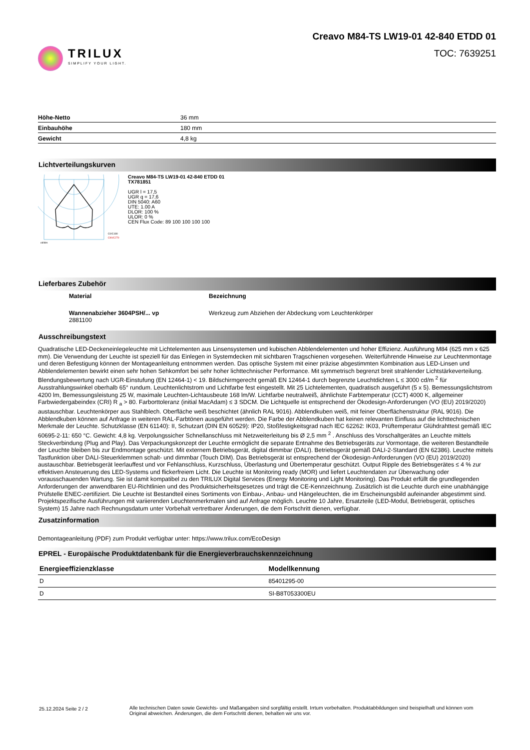TRILUX
SIMPLIFY YOUR LIGHT.
Creavo M84-TS LW19-01 42-840 ETDD 01
TOC: 7639251
| Höhe-Netto | 36 mm |
| Einbauhöhe | 180 mm |
| Gewicht | 4,8 kg |
Lichtverteilungskurven
cd/klm
C0/C180
C90/C270
Creavo M84-TS LW19-01 42-840 ETDD 01
TX781851
UGR l = 17,5
UGR q = 17,6
DIN 5040: A60
UTE: 1.00 A
DLOR: 100 %
ULOR: 0 %
CEN Flux Code: 89 100 100 100 100
Lieferbares Zubehör
| Material | Bezeichnung |
| Wannenabzieher 3604PSH/... vp 2881100 | Werkzeug zum Abziehen der Abdeckung vom Leuchtenkörper |
Ausschreibungstext
Quadratische LED-Deckeneinlegeleuchte mit Lichtelementen aus Linsensystemen und kubischen Abblendelementen und hoher Effizienz. Ausführung M84 (625 mm x 625 mm). Die Verwendung der Leuchte ist speziell für das Einlegen in Systemdecken mit sichtbaren Tragschienen vorgesehen. Weiterführende Hinweise zur Leuchtenmontage und deren Befestigung können der Montageanleitung entnommen werden. Das optische System mit einer präzise abgestimmten Kombination aus LED-Linsen und Abblendelementen bewirkt einen sehr hohen Sehkomfort bei sehr hoher lichttechnischer Performance. Mit symmetrisch begrenzt breit strahlender Lichtstärkeverteilung. Blendungsbewertung nach UGR-Einstufung (EN 12464-1) < 19. Bildschirmgerecht gemäß EN 12464-1 durch begrenzte Leuchtdichten L ≤ 3000 cd/m <sup>2</sup> für Ausstrahlungswinkel oberhalb 65° rundum. Leuchtenlichtstrom und Lichtfarbe fest eingestellt. Mit 25 Lichtelementen, quadratisch ausgeführt (5 x 5). Bemessungslichtstrom 4200 lm, Bemessungsleistung 25 W, maximale Leuchten-Lichtausbeute 168 lm/W. Lichtfarbe neutralweiß, ähnlichste Farbtemperatur (CCT) 4000 K, allgemeiner Farbwiedergabeindex (CRI) R <sub>a</sub> > 80. Farborttoleranz (initial MacAdam) ≤ 3 SDCM. Die Lichtquelle ist entsprechend der Ökodesign-Anforderungen (VO (EU) 2019/2020) austauschbar. Leuchtenkörper aus Stahlblech. Oberfläche weiß beschichtet (ähnlich RAL 9016). Abblendkuben weiß, mit feiner Oberflächenstruktur (RAL 9016). Die Abblendkuben können auf Anfrage in weiteren RAL-Farbtönen ausgeführt werden. Die Farbe der Abblendkuben hat keinen relevanten Einfluss auf die lichttechnischen Merkmale der Leuchte. Schutzklasse (EN 61140): II, Schutzart (DIN EN 60529): IP20, Stoßfestigkeitsgrad nach IEC 62262: IK03, Prüftemperatur Glühdrahttest gemäß IEC 60695-2-11: 650 °C. Gewicht: 4,8 kg. Verpolungssicher Schnellanschluss mit Netzweiterleitung bis Ø 2,5 mm <sup>2</sup> . Anschluss des Vorschaltgerätes an Leuchte mittels Steckverbindung (Plug and Play). Das Verpackungskonzept der Leuchte ermöglicht die separate Entnahme des Betriebsgeräts zur Vormontage, die weiteren Bestandteile der Leuchte bleiben bis zur Endmontage geschützt. Mit externem Betriebsgerät, digital dimmbar (DALI). Betriebsgerät gemäß DALI-2-Standard (EN 62386). Leuchte mittels Tastfunktion über DALI-Steuerklemmen schalt- und dimmbar (Touch DIM). Das Betriebsgerät ist entsprechend der Ökodesign-Anforderungen (VO (EU) 2019/2020) austauschbar. Betriebsgerät leerlauffest und vor Fehlanschluss, Kurzschluss, Überlastung und Übertemperatur geschützt. Output Ripple des Betriebsgerätes ≤ 4 % zur effektiven Ansteuerung des LED-Systems und flickerfreiem Licht. Die Leuchte ist Monitoring ready (MOR) und liefert Leuchtendaten zur Überwachung oder vorausschauenden Wartung. Sie ist damit kompatibel zu den TRILUX Digital Services (Energy Monitoring und Light Monitoring). Das Produkt erfüllt die grundlegenden Anforderungen der anwendbaren EU-Richtlinien und des Produktsicherheitsgesetzes und trägt die CE-Kennzeichnung. Zusätzlich ist die Leuchte durch eine unabhängige Prüfstelle ENEC-zertifiziert. Die Leuchte ist Bestandteil eines Sortiments von Einbau-, Anbau- und Hängeleuchten, die im Erscheinungsbild aufeinander abgestimmt sind. Projektspezifische Ausführungen mit variierenden Leuchtenmerkmalen sind auf Anfrage möglich. Leuchte 10 Jahre, Ersatzteile (LED-Modul, Betriebsgerät, optisches System) 15 Jahre nach Rechnungsdatum unter Vorbehalt vertretbarer Änderungen, die dem Fortschritt dienen, verfügbar.
Zusatzinformation
Demontageanleitung (PDF) zum Produkt verfügbar unter: https://www.trilux.com/EcoDesign
EPREL - Europäische Produktdatenbank für die Energieverbrauchskennzeichnung
| Energieeffizienzklasse | Modellkennung |
| --- | --- |
| D | 85401295-00 |
| D | SI-B8T053300EU |
25.12.2024 Seite 2 / 2 Alle technischen Daten sowie Gewichts- und Maßangaben sind sorgfältig erstellt. Irrtum vorbehalten. Produktabbildungen sind beispielhaft und können vom Original abweichen. Änderungen, die dem Fortschritt dienen, behalten wir uns vor.